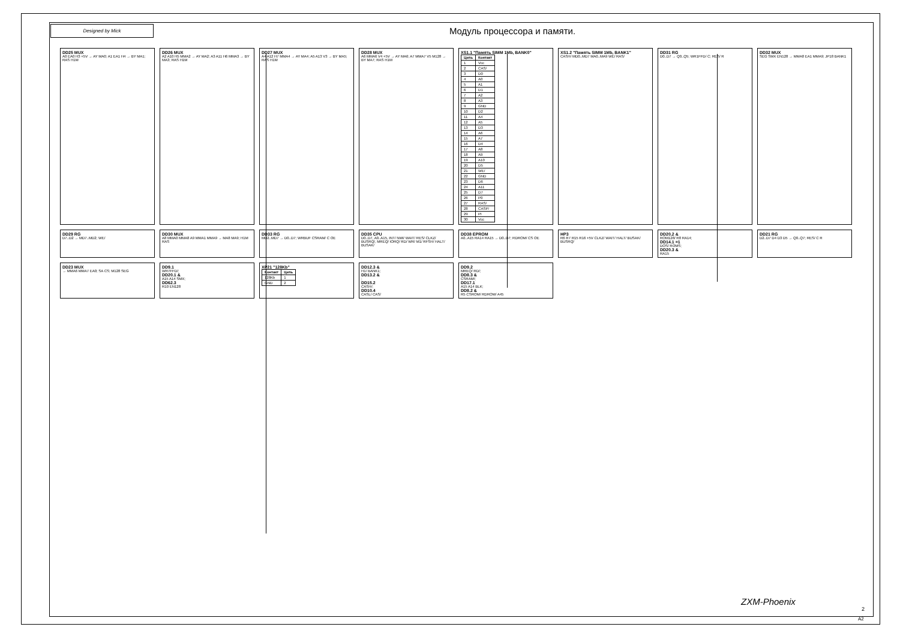Designed by Mick
Модуль процессора и памяти.
DD25 MUX
A0 EA0 H3 +5V → AY MA0; A1 EA1 H4 → BY MA1; RAS H1M
DD26 MUX
A2 A10 H5 MMA2 → AY MA2; A3 A11 H6 MMA3 → BY MA3; RAS H1M
DD27 MUX
A4 A12 H7 MMA4 → AY MA4; A5 A13 V3 → BY MA5; RAS H1M
DD28 MUX
A6 MMA6 V4 +5V → AY MA6; A7 MMA7 V5 M128 → BY MA7; RAS H1M
XS1.1 "Память SIMM 1Mb, BANK0"
| Цепь | Контакт |
| --- | --- |
| 1 | Vcc |
| 2 | CAS/ |
| 3 | D0 |
| 4 | A0 |
| 5 | A1 |
| 6 | D1 |
| 7 | A2 |
| 8 | A3 |
| 9 | GND |
| 10 | D2 |
| 11 | A4 |
| 12 | A5 |
| 13 | D3 |
| 14 | A6 |
| 15 | A7 |
| 16 | D4 |
| 17 | A8 |
| 18 | A9 |
| 19 | A10 |
| 20 | D5 |
| 21 | WE/ |
| 22 | GND |
| 23 | D6 |
| 24 | A11 |
| 25 | D7 |
| 26 | P0 |
| 27 | RAS/ |
| 28 | CASP/ |
| 29 | PI |
| 30 | Vcc |
XS1.2 "Память SIMM 1Mb, BANK1"
CASH/ MD0..MD7 MA0..MA9 WE/ RAS/
DD31 RG
D0..D7 → Q0..Q5; WR1FFD/ C; RES/ R
DD32 MUX
SEG SMX EN128 → MMA8 EA1 MMA9; JP18 BANK1
DD29 RG
D7..D2 → MD7..MD2; WE/
DD30 MUX
A8 MMA0 MMA8 A9 MMA1 MMA9 → MA8 MA9; H1M RAS
DD33 RG
MD2..MD7 → D0..D7; WRBUF CSRAM/ C OE
DD35 CPU
D0..D7, A0..A15, INT/ NMI/ WAIT/ RES/ CLKZ/ BUSRQ/, MREQ/ IORQ/ RD/ WR/ M1/ RFSH/ HALT/ BUSAK/
DD38 EPROM
A0..A15 RA14 RA15 → D0..D7; RDROM/ CS OE
HP3
R6 R7 R15 R16 +5V CLKZ/ WAIT/ HALT/ BUSAK/ BUSRQ/
DD20.2 &
ROM128/ R8 RA14;
DD14.1 =1
DOS/ ROMS;
DD20.3 &
RA15
DD21 RG
D2..D7 D4 D3 D5 → Q0..Q7; RES/ C R
DD23 MUX
→ MMA6 MMA7 EA0; SA CS; M128 SEG
DD9.1
WR7FFD/;
DD20.1 &
A15 A14 SMX;
DD62.3
R10 EN128
XP21 "128Kb"
| Контакт | Цепь |
| --- | --- |
| 128Kb | 1 |
| GND | 2 |
DD12.3 &
H1/ BANK1;
DD13.2 &;
DD15.2
CASH/;
DD10.4
CASL/ CAS/
DD9.2
MREQ/ RD/;
DD8.3 &
CSRAM/;
DD17.1
A15 A14 BLK;
DD8.2 &
R5 CSROM/ RDROM/ A45
ZXM-Phoenix
2
A2